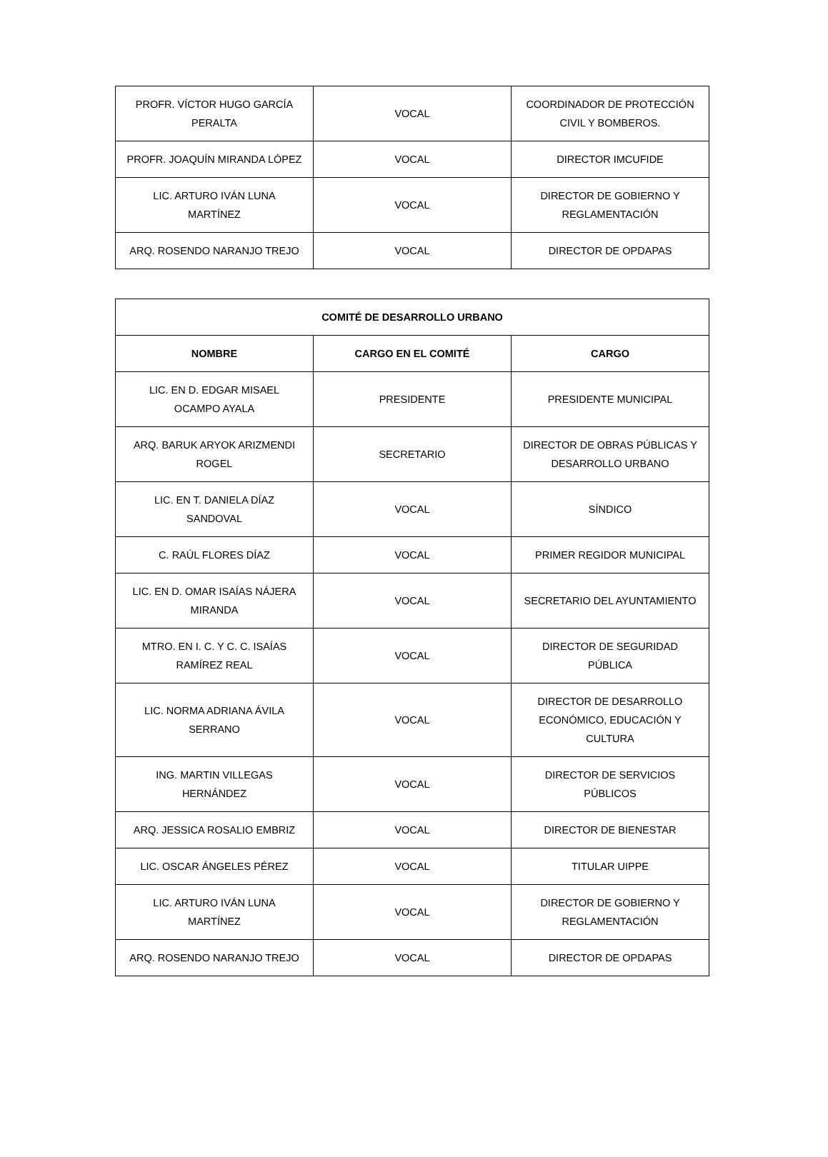| PROFR. VÍCTOR HUGO GARCÍA PERALTA | VOCAL | COORDINADOR DE PROTECCIÓN CIVIL Y BOMBEROS. |
| PROFR. JOAQUÍN MIRANDA LÓPEZ | VOCAL | DIRECTOR IMCUFIDE |
| LIC. ARTURO IVÁN LUNA MARTÍNEZ | VOCAL | DIRECTOR DE GOBIERNO Y REGLAMENTACIÓN |
| ARQ. ROSENDO NARANJO TREJO | VOCAL | DIRECTOR DE OPDAPAS |
| COMITÉ DE DESARROLLO URBANO | | |
| --- | --- | --- |
| NOMBRE | CARGO EN EL COMITÉ | CARGO |
| LIC. EN D. EDGAR MISAEL OCAMPO AYALA | PRESIDENTE | PRESIDENTE MUNICIPAL |
| ARQ. BARUK ARYOK ARIZMENDI ROGEL | SECRETARIO | DIRECTOR DE OBRAS PÚBLICAS Y DESARROLLO URBANO |
| LIC. EN T. DANIELA DÍAZ SANDOVAL | VOCAL | SÍNDICO |
| C. RAÚL FLORES DÍAZ | VOCAL | PRIMER REGIDOR MUNICIPAL |
| LIC. EN D. OMAR ISAÍAS NÁJERA MIRANDA | VOCAL | SECRETARIO DEL AYUNTAMIENTO |
| MTRO. EN I. C. Y C. C. ISAÍAS RAMÍREZ REAL | VOCAL | DIRECTOR DE SEGURIDAD PÚBLICA |
| LIC. NORMA ADRIANA ÁVILA SERRANO | VOCAL | DIRECTOR DE DESARROLLO ECONÓMICO, EDUCACIÓN Y CULTURA |
| ING. MARTIN VILLEGAS HERNÁNDEZ | VOCAL | DIRECTOR DE SERVICIOS PÚBLICOS |
| ARQ. JESSICA ROSALIO EMBRIZ | VOCAL | DIRECTOR DE BIENESTAR |
| LIC. OSCAR ÁNGELES PÉREZ | VOCAL | TITULAR UIPPE |
| LIC. ARTURO IVÁN LUNA MARTÍNEZ | VOCAL | DIRECTOR DE GOBIERNO Y REGLAMENTACIÓN |
| ARQ. ROSENDO NARANJO TREJO | VOCAL | DIRECTOR DE OPDAPAS |